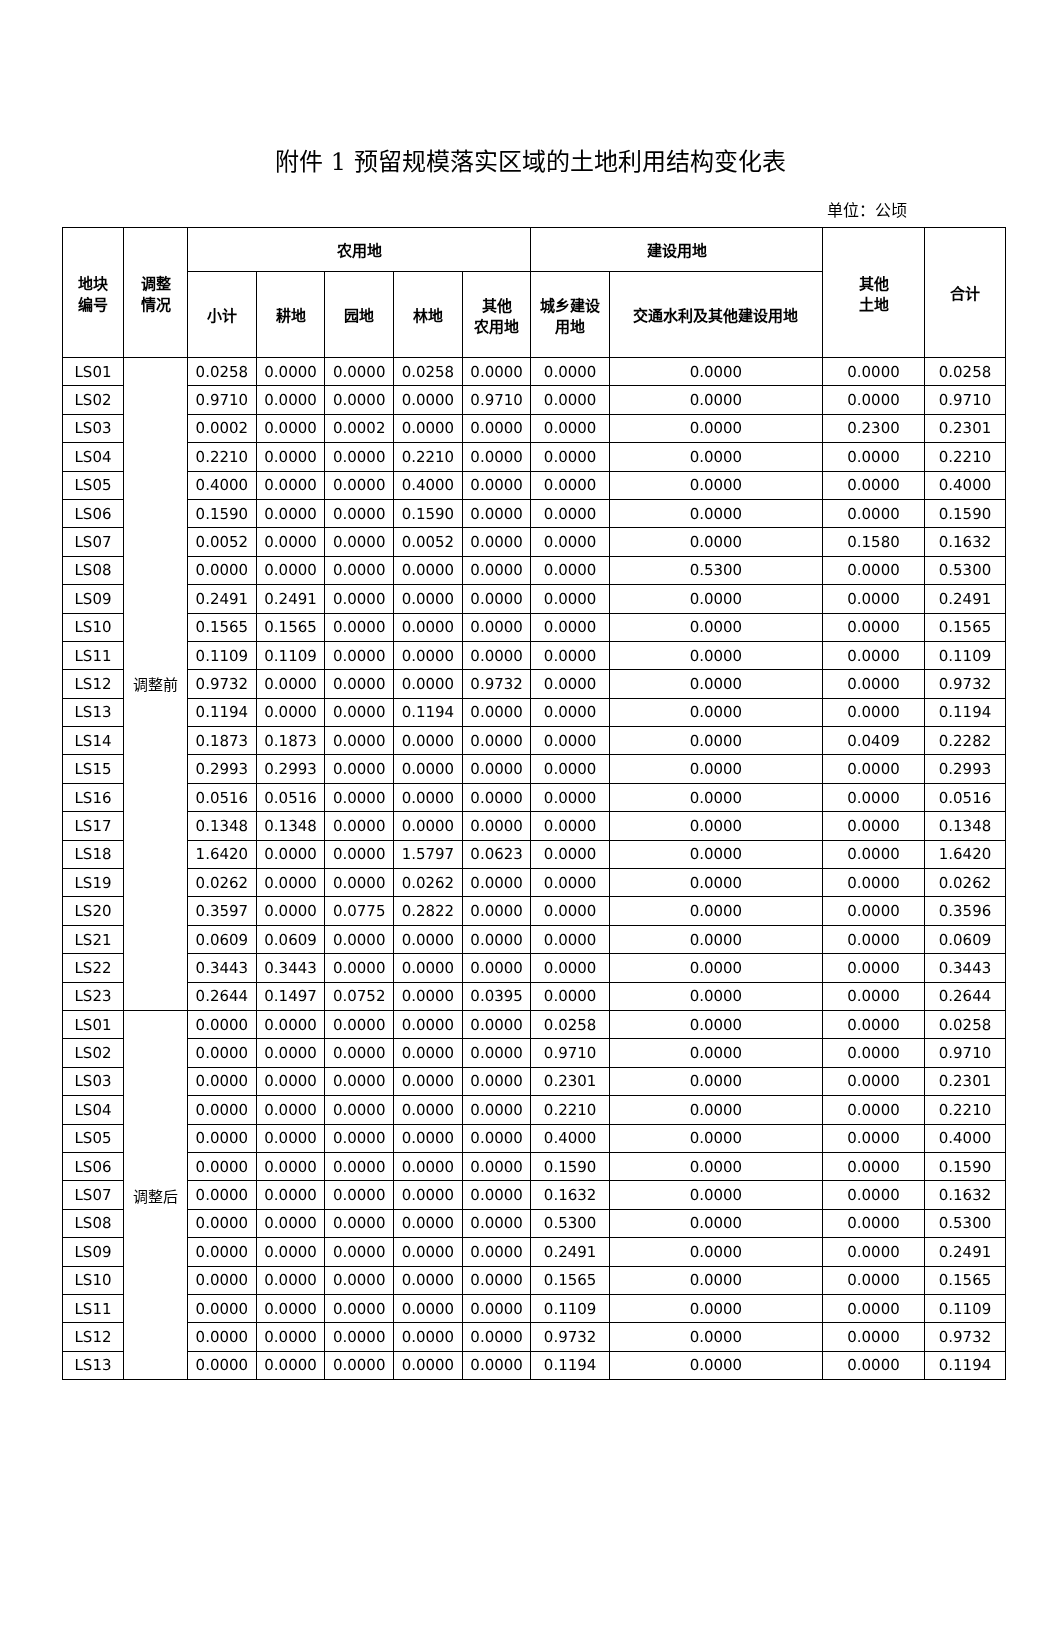附件 1 预留规模落实区域的土地利用结构变化表
单位：公顷
| 地块 编号 | 调整 情况 | 农用地 | | | | | 建设用地 | | 其他 土地 | 合计 |
| --- | --- | --- | --- | --- | --- | --- | --- | --- | --- | --- |
| | | 小计 | 耕地 | 园地 | 林地 | 其他 农用地 | 城乡建设 用地 | 交通水利及其他建设用地 | | |
| LS01 | 调整前 | 0.0258 | 0.0000 | 0.0000 | 0.0258 | 0.0000 | 0.0000 | 0.0000 | 0.0000 | 0.0258 |
| LS02 | | 0.9710 | 0.0000 | 0.0000 | 0.0000 | 0.9710 | 0.0000 | 0.0000 | 0.0000 | 0.9710 |
| LS03 | | 0.0002 | 0.0000 | 0.0002 | 0.0000 | 0.0000 | 0.0000 | 0.0000 | 0.2300 | 0.2301 |
| LS04 | | 0.2210 | 0.0000 | 0.0000 | 0.2210 | 0.0000 | 0.0000 | 0.0000 | 0.0000 | 0.2210 |
| LS05 | | 0.4000 | 0.0000 | 0.0000 | 0.4000 | 0.0000 | 0.0000 | 0.0000 | 0.0000 | 0.4000 |
| LS06 | | 0.1590 | 0.0000 | 0.0000 | 0.1590 | 0.0000 | 0.0000 | 0.0000 | 0.0000 | 0.1590 |
| LS07 | | 0.0052 | 0.0000 | 0.0000 | 0.0052 | 0.0000 | 0.0000 | 0.0000 | 0.1580 | 0.1632 |
| LS08 | | 0.0000 | 0.0000 | 0.0000 | 0.0000 | 0.0000 | 0.0000 | 0.5300 | 0.0000 | 0.5300 |
| LS09 | | 0.2491 | 0.2491 | 0.0000 | 0.0000 | 0.0000 | 0.0000 | 0.0000 | 0.0000 | 0.2491 |
| LS10 | | 0.1565 | 0.1565 | 0.0000 | 0.0000 | 0.0000 | 0.0000 | 0.0000 | 0.0000 | 0.1565 |
| LS11 | | 0.1109 | 0.1109 | 0.0000 | 0.0000 | 0.0000 | 0.0000 | 0.0000 | 0.0000 | 0.1109 |
| LS12 | | 0.9732 | 0.0000 | 0.0000 | 0.0000 | 0.9732 | 0.0000 | 0.0000 | 0.0000 | 0.9732 |
| LS13 | | 0.1194 | 0.0000 | 0.0000 | 0.1194 | 0.0000 | 0.0000 | 0.0000 | 0.0000 | 0.1194 |
| LS14 | | 0.1873 | 0.1873 | 0.0000 | 0.0000 | 0.0000 | 0.0000 | 0.0000 | 0.0409 | 0.2282 |
| LS15 | | 0.2993 | 0.2993 | 0.0000 | 0.0000 | 0.0000 | 0.0000 | 0.0000 | 0.0000 | 0.2993 |
| LS16 | | 0.0516 | 0.0516 | 0.0000 | 0.0000 | 0.0000 | 0.0000 | 0.0000 | 0.0000 | 0.0516 |
| LS17 | | 0.1348 | 0.1348 | 0.0000 | 0.0000 | 0.0000 | 0.0000 | 0.0000 | 0.0000 | 0.1348 |
| LS18 | | 1.6420 | 0.0000 | 0.0000 | 1.5797 | 0.0623 | 0.0000 | 0.0000 | 0.0000 | 1.6420 |
| LS19 | | 0.0262 | 0.0000 | 0.0000 | 0.0262 | 0.0000 | 0.0000 | 0.0000 | 0.0000 | 0.0262 |
| LS20 | | 0.3597 | 0.0000 | 0.0775 | 0.2822 | 0.0000 | 0.0000 | 0.0000 | 0.0000 | 0.3596 |
| LS21 | | 0.0609 | 0.0609 | 0.0000 | 0.0000 | 0.0000 | 0.0000 | 0.0000 | 0.0000 | 0.0609 |
| LS22 | | 0.3443 | 0.3443 | 0.0000 | 0.0000 | 0.0000 | 0.0000 | 0.0000 | 0.0000 | 0.3443 |
| LS23 | | 0.2644 | 0.1497 | 0.0752 | 0.0000 | 0.0395 | 0.0000 | 0.0000 | 0.0000 | 0.2644 |
| LS01 | 调整后 | 0.0000 | 0.0000 | 0.0000 | 0.0000 | 0.0000 | 0.0258 | 0.0000 | 0.0000 | 0.0258 |
| LS02 | | 0.0000 | 0.0000 | 0.0000 | 0.0000 | 0.0000 | 0.9710 | 0.0000 | 0.0000 | 0.9710 |
| LS03 | | 0.0000 | 0.0000 | 0.0000 | 0.0000 | 0.0000 | 0.2301 | 0.0000 | 0.0000 | 0.2301 |
| LS04 | | 0.0000 | 0.0000 | 0.0000 | 0.0000 | 0.0000 | 0.2210 | 0.0000 | 0.0000 | 0.2210 |
| LS05 | | 0.0000 | 0.0000 | 0.0000 | 0.0000 | 0.0000 | 0.4000 | 0.0000 | 0.0000 | 0.4000 |
| LS06 | | 0.0000 | 0.0000 | 0.0000 | 0.0000 | 0.0000 | 0.1590 | 0.0000 | 0.0000 | 0.1590 |
| LS07 | | 0.0000 | 0.0000 | 0.0000 | 0.0000 | 0.0000 | 0.1632 | 0.0000 | 0.0000 | 0.1632 |
| LS08 | | 0.0000 | 0.0000 | 0.0000 | 0.0000 | 0.0000 | 0.5300 | 0.0000 | 0.0000 | 0.5300 |
| LS09 | | 0.0000 | 0.0000 | 0.0000 | 0.0000 | 0.0000 | 0.2491 | 0.0000 | 0.0000 | 0.2491 |
| LS10 | | 0.0000 | 0.0000 | 0.0000 | 0.0000 | 0.0000 | 0.1565 | 0.0000 | 0.0000 | 0.1565 |
| LS11 | | 0.0000 | 0.0000 | 0.0000 | 0.0000 | 0.0000 | 0.1109 | 0.0000 | 0.0000 | 0.1109 |
| LS12 | | 0.0000 | 0.0000 | 0.0000 | 0.0000 | 0.0000 | 0.9732 | 0.0000 | 0.0000 | 0.9732 |
| LS13 | | 0.0000 | 0.0000 | 0.0000 | 0.0000 | 0.0000 | 0.1194 | 0.0000 | 0.0000 | 0.1194 |